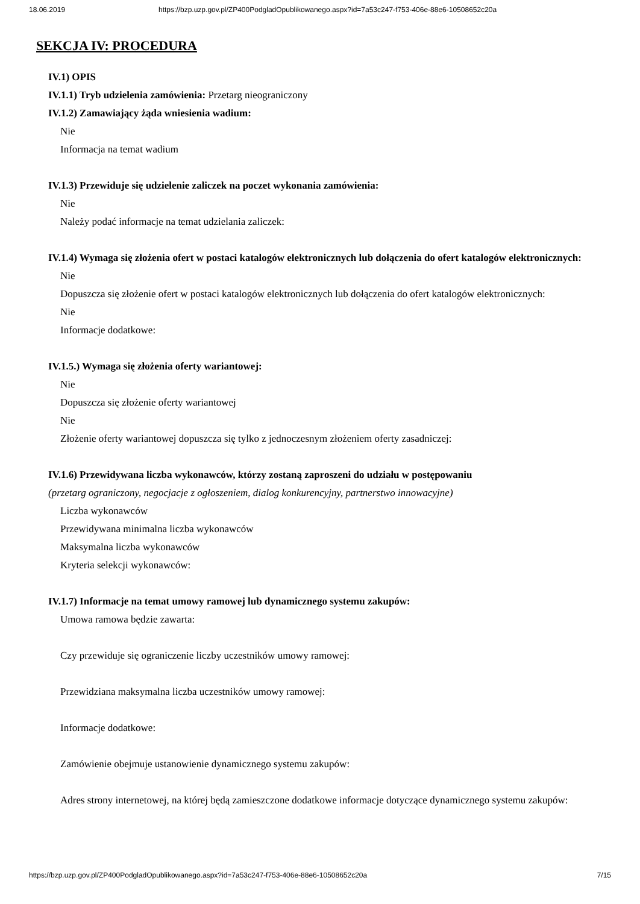18.06.2019 https://bzp.uzp.gov.pl/ZP400PodgladOpublikowanego.aspx?id=7a53c247-f753-406e-88e6-10508652c20a
SEKCJA IV: PROCEDURA
IV.1) OPIS
IV.1.1) Tryb udzielenia zamówienia: Przetarg nieograniczony
IV.1.2) Zamawiający żąda wniesienia wadium:
Nie
Informacja na temat wadium
IV.1.3) Przewiduje się udzielenie zaliczek na poczet wykonania zamówienia:
Nie
Należy podać informacje na temat udzielania zaliczek:
IV.1.4) Wymaga się złożenia ofert w postaci katalogów elektronicznych lub dołączenia do ofert katalogów elektronicznych:
Nie
Dopuszcza się złożenie ofert w postaci katalogów elektronicznych lub dołączenia do ofert katalogów elektronicznych:
Nie
Informacje dodatkowe:
IV.1.5.) Wymaga się złożenia oferty wariantowej:
Nie
Dopuszcza się złożenie oferty wariantowej
Nie
Złożenie oferty wariantowej dopuszcza się tylko z jednoczesnym złożeniem oferty zasadniczej:
IV.1.6) Przewidywana liczba wykonawców, którzy zostaną zaproszeni do udziału w postępowaniu
(przetarg ograniczony, negocjacje z ogłoszeniem, dialog konkurencyjny, partnerstwo innowacyjne)
Liczba wykonawców
Przewidywana minimalna liczba wykonawców
Maksymalna liczba wykonawców
Kryteria selekcji wykonawców:
IV.1.7) Informacje na temat umowy ramowej lub dynamicznego systemu zakupów:
Umowa ramowa będzie zawarta:
Czy przewiduje się ograniczenie liczby uczestników umowy ramowej:
Przewidziana maksymalna liczba uczestników umowy ramowej:
Informacje dodatkowe:
Zamówienie obejmuje ustanowienie dynamicznego systemu zakupów:
Adres strony internetowej, na której będą zamieszczone dodatkowe informacje dotyczące dynamicznego systemu zakupów:
https://bzp.uzp.gov.pl/ZP400PodgladOpublikowanego.aspx?id=7a53c247-f753-406e-88e6-10508652c20a 7/15